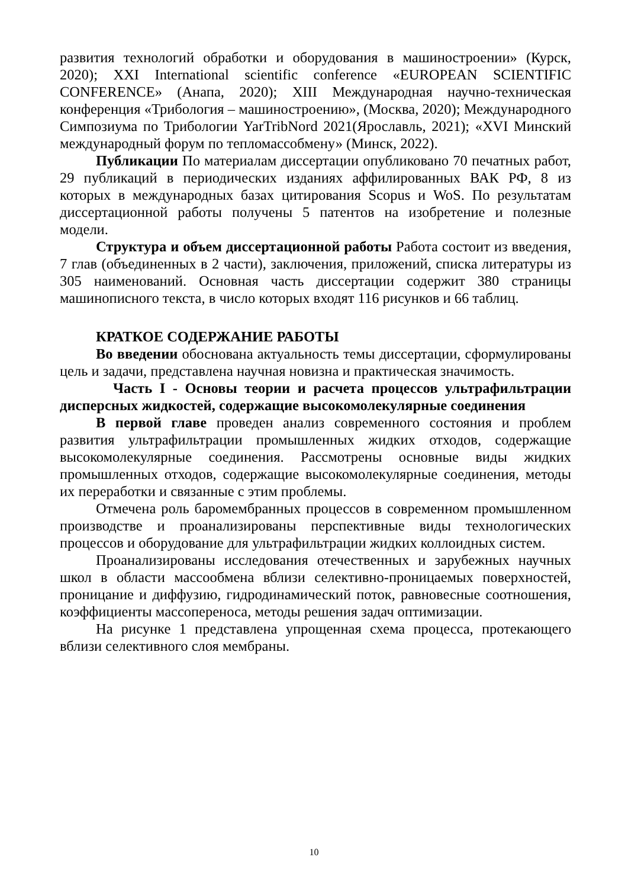развития технологий обработки и оборудования в машиностроении» (Курск, 2020); XXI International scientific conference «EUROPEAN SCIENTIFIC CONFERENCE» (Анапа, 2020); XIII Международная научно-техническая конференция «Трибология – машиностроению», (Москва, 2020); Международного Симпозиума по Трибологии YarTribNord 2021(Ярославль, 2021); «XVI Минский международный форум по тепломассобмену» (Минск, 2022).
Публикации По материалам диссертации опубликовано 70 печатных работ, 29 публикаций в периодических изданиях аффилированных ВАК РФ, 8 из которых в международных базах цитирования Scopus и WoS. По результатам диссертационной работы получены 5 патентов на изобретение и полезные модели.
Структура и объем диссертационной работы Работа состоит из введения, 7 глав (объединенных в 2 части), заключения, приложений, списка литературы из 305 наименований. Основная часть диссертации содержит 380 страницы машинописного текста, в число которых входят 116 рисунков и 66 таблиц.
КРАТКОЕ СОДЕРЖАНИЕ РАБОТЫ
Во введении обоснована актуальность темы диссертации, сформулированы цель и задачи, представлена научная новизна и практическая значимость.
Часть I - Основы теории и расчета процессов ультрафильтрации дисперсных жидкостей, содержащие высокомолекулярные соединения
В первой главе проведен анализ современного состояния и проблем развития ультрафильтрации промышленных жидких отходов, содержащие высокомолекулярные соединения. Рассмотрены основные виды жидких промышленных отходов, содержащие высокомолекулярные соединения, методы их переработки и связанные с этим проблемы.
Отмечена роль баромембранных процессов в современном промышленном производстве и проанализированы перспективные виды технологических процессов и оборудование для ультрафильтрации жидких коллоидных систем.
Проанализированы исследования отечественных и зарубежных научных школ в области массообмена вблизи селективно-проницаемых поверхностей, проницание и диффузию, гидродинамический поток, равновесные соотношения, коэффициенты массопереноса, методы решения задач оптимизации.
На рисунке 1 представлена упрощенная схема процесса, протекающего вблизи селективного слоя мембраны.
10